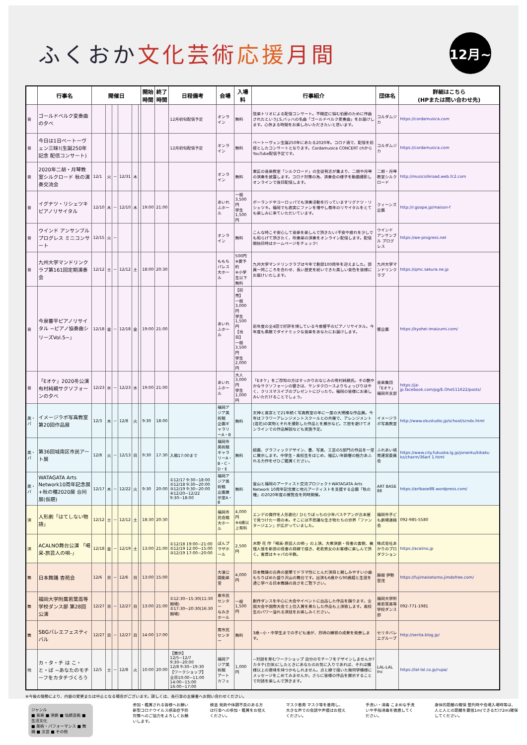ふくおか文化芸術 応援 月間
12月~
| | 行事名 | 開催日 | | | | | | 開始 時間 | 終了 時間 | 日程備考 | 会場 | 入場料 | 行事紹介 | 団体名 | 詳細はこちら (HPまたは問い合わせ先) |
| --- | --- | --- | --- | --- | --- | --- | --- | --- | --- | --- | --- | --- | --- | --- | --- |
| 音 | ゴールドベルク変奏曲の夕べ | | | | | | | | | 12月初旬配信予定 | オンライン | 無料 | 弦楽トリオによる配信コンサート。不眠症に悩む伯爵のために作曲されたというJ.S.バッハの名曲「ゴールドベルク変奏曲」をお届けします。心休まる時間をお楽しみいただきたいと思います。 | コルダムジカ | https://cordamusica.com |
| 音 | 今日は1日ベートーヴェン三昧!(生誕250年記念 配信コンサート) | | | | | | | | | 12月初旬配信予定 | オンライン | 無料 | ベートーヴェン生誕250年にあたる2020年。コロナ渦で、配信を前提としたコンサートとなります。Cordamusica CONCERT chからYouTube配信予定です。 | コルダムジカ | https://cordamusica.com |
| 音 | 2020年二胡・月琴教室シルクロード 秋の演奏交流会 | 12/1 | 火 | ~ | 12/31 | 木 | | | | | オンライン | 無料 | 東区の音楽教室「シルクロード」の生徒有志が集まり、二胡や月琴の演奏を披露します。コロナ対策の為、演奏会の様子を動画撮影しオンラインで後日配信します。 | 二胡・月琴教室シルクロード | http://musicsilkroad.web.fc2.com |
| 音 | イグナツ・リシェツキ ピアノリサイタル | 12/10 | 木 | ~ | 12/10 | 木 | | 19:00 | 21:00 | | あいれふホール | 一般3,500円 学生1,500円 | ポーランドやヨーロッパでも演奏活動を行っていますリグナツ・リシェツキ。福岡でも直実にファンを増やし毎年のリサイタルをとても楽しみに来ていただいています。 | クィーンズ企画 | http://r.goope.jp/maison-f |
| 音 | ウインド アンサンブル プログレス ミニコンサート | 12/15 | 火 | ~ | | | | | | | オンライン | 無料 | こんな時こそ安心して音楽を楽しんで頂きたい!不安や疲れを少しでも和らげて頂きたく、吹奏楽の演奏をオンライン配信します。配信開始日時はホームページをチェック! | ウインド アンサンブル プログレス | https://we-progress.net |
| 音 | 九州大学マンドリンクラブ第161回定期演奏会 | 12/12 | 土 | ~ | 12/12 | 土 | | 18:00 | 20:30 | | ももちパレス 大ホール | 500円 ※要予約 ※小学生以下無料 | 九州大学マンドリンクラブは今年で創部100周年を迎えました。部員一同こころを合わせ、長い歴史を紡いできた美しい音色を皆様にお届けいたします。 | 九州大学マンドリンクラブ | https://qmc.sakura.ne.jp |
| 音 | 今泉響平ピアノリサイタル ~ピアノ協奏曲シリーズVol.5~」 | 12/18 | 金 | ~ | 12/18 | 金 | | 19:00 | 21:00 | | あいれふホール | 【前売】 一般3,000円 学生1,500円 【当日】 一般3,500円 学生2,000円 | 前年度の全4回で好評を博している今泉響平のピアノリサイタル。今年度も素敵でダイナミックな音楽をあなたにお届けします。 | 響企画 | https://kyohei-imaizumi.com/ |
| 音 | 「Eオケ」2020冬公演 有村純親サクソフォーンの夕べ | 12/23 | 水 | ~ | 12/23 | 水 | | 19:00 | 21:00 | | あいれふホール | 大人3,000円 学生1,000円 | 「Eオケ」をご存知の方はすっかりおなじみの有村純親氏。その艶やかなサクソフォーンの響きは、サンタクロースよりちょっぴりはやく、クリスマスイブのプレゼントにぴったり。福岡の皆様にお楽しみいただけることでしょう。 | 音楽集団「Eオケ」福岡市支部 | https://ja-jp.facebook.com/pg/E.Ohe511622/posts/ |
| 美・パ | イメージラボ写真教室 第20回作品展 | 12/3 | 木 | ~ | 12/8 | 火 | | 9:30 | 18:00 | | 福岡アジア美術館 企画ギャラリーA・B | 無料 | 天神と高宮とで21年続く写真教室の年に一度の大規模な作品展。今年はフラワーアレンジメントスクールとの共催で、アレンジメント(造花)の実物とそれを撮影した作品とを展示など。三密を避けてオンラインでの作品解説なども実施予定。 | イメージラボ写真教室 | http://www.okustudio.jp/school/scndx.html |
| 美・パ | 第36回城南区市民アート展 | 12/8 | 火 | ~ | 12/13 | 日 | | 9:30 | 17:30 | 入館17:00まで | 福岡市美術館 ギャラリーA・B・C・D・E | 無料 | 絵画、グラフィックデザイン、書、写真、工芸の5部門の作品を一堂に展示します。中学生・高校生をはじめ、幅広い年齢層の魅力あふれる力作をぜひご鑑賞ください。 | ふれあい城南運営委員会 | https://www.city.fukuoka.lg.jp/jonanku/kikaku ks/charm/36art 1.html |
| 美・パ | WATAGATA Arts Network10周年記念展+秋の種2020展 合同展(仮題) | 12/17 | 木 | ~ | 12/22 | 火 | | 9:30 | 20:00 | ①12/17 9:30~18:00 ②12/18 9:30~20:00 ③12/19 9:30~20:00 ④12/20~12/22 9:30~18:00 | 福岡アジア美術館 企画展示室A・B | 無料 | 釜山と福岡のアーティスト交流プロジェクトWATAGATA Arts Network 10周年記念展と地元アーティストを支援する企画「秋の種」の2020年度の展覧会を同時開催。 | ART BASE 88 | https://artbase88.wordpress.com/ |
| 演 | 人形劇「はてしない物語」 | 12/12 | 土 | ~ | 12/12 | 土 | | 18:30 | 20:30 | | 福岡市民会館 大ホール | 4,000円 ※4歳以上有料 | エンデの傑作を人形劇化! ひとりぼっちの少年バスチアンが古本屋で見つけた一冊の本。そこには不思議な生き物たちの世界「ファンタージエン」が広がっていました。 | 福岡市子ども劇場連絡会 | 092-985-5580 |
| 演 | ACALNO舞台公演 「喝采-旅芸人の唄-」 | 12/18 | 金 | ~ | 12/19 | 土 | | 13:00 | 21:00 | ①12/18 19:00~21:00 ②12/19 12:00~15:00 ③12/19 17:00~20:00 | ぽんプラザホール | 2,500円 | 木野 花 作「喝采-旅芸人の唄-」の上演。大衆演劇・役者の裏側、義理人情を新旧の役者の目線で描き、老若男女のお客様に楽しんで頂く。客席はキャパの半数。 | 株式会社あかりのプロダクション | https://acalino.jp |
| 舞 | 日本舞踊 杏苑会 | 12/6 | 日 | ~ | 12/6 | 日 | | 13:00 | 15:00 | | 大濠公園能楽堂 | 4,000円 | 日本舞踊の古典の豪華でドラマ性にとんだ演目と親しみやすい小曲もちりばめた盛り沢山の舞台です。出演も6歳から90歳超と生涯を通じ学べる日本舞踊の良さをご覧下さい。 | 藤間 伊勢登茂 | https://fujimaisetomo.jimdofree.com/ |
| 舞 | 福岡大学附属若葉高等学校ダンス部 第28回公演 | 12/27 | 日 | ~ | 12/27 | 日 | | 13:00 | 21:00 | ①12:30~15:30(11:30開場) ②17:30~20:30(16:30開場) | 東市民センター なみきホール | 一般1,500円 | 創作ダンスを中心に大会やイベントに出品した作品を踊ります。全国大会や国際大会で上位入賞を果たした作品も上演致します。高校生のパワー溢れる演技をお楽しみください。 | 福岡大学附属若葉高等学校ダンス部 | 092-771-1981 |
| 舞 | SBGバレエフェスティバル | 12/27 | 日 | ~ | 12/27 | 日 | | 14:00 | 17:00 | | 南市民センター | 無料 | 3歳~小・中学生までの子ども達が、日頃の練習の成果を発表します。 | セリタバレエグループ | http://serita.blog.jp/ |
| 他 | カ・タ・チ は こ・と・ば ~あなたのモチーフをカタチづくろう | 12/5 | 土 | ~ | 12/8 | 火 | | 10:00 | 20:00 | 【展示】 12/5~12/7 9:30~20:00 12/8 9:30~19:30 【ワークショップ】 全日10:00~11:00 14:00~15:00 16:00~17:00 | 福岡アジア美術館 アートカフェ | 1,000円 | ~対話を育むワークショップ 自分のモチーフをデザインしませんか?カタチ(立体)にしたときにあなたのお気に入りであれば、それは模様以上の意味を持つかもしれません。点と線で描いた幾何学模様にメッセージをこめてみませんか。さらに皆様の作品を展示することで対話を楽しんで頂きます。 | LAL-LAL Inc | https://lal-lal.co.jp/rupa/ |
※今後の情勢により、内容の変更または中止となる場合がございます。詳しくは、各行事の主催者へお問い合わせください。
ジャンル
■ 音楽 ■ 演劇 ■ 伝統芸能 ■ 生活文化
■ 美術・パフォーマンス ■ 舞踊 ■ 文芸 ■ その他
参加・鑑賞される皆様へお願い
新型コロナウイルス感染症予防対策へのご協力をよろしくお願いします。
検温 発熱や体調不良のある方は行事への参加・鑑賞をお控えください。
マスク着用 マスク等を着用し、大きな声での会話や声援はお控えください。
手洗い・消毒 こまめな手洗いや手指消毒を徹底してください。
身体的距離の確保 整列時や会場入場時等は、人と人との距離を最低1m(できるだけ2m)確保してください。